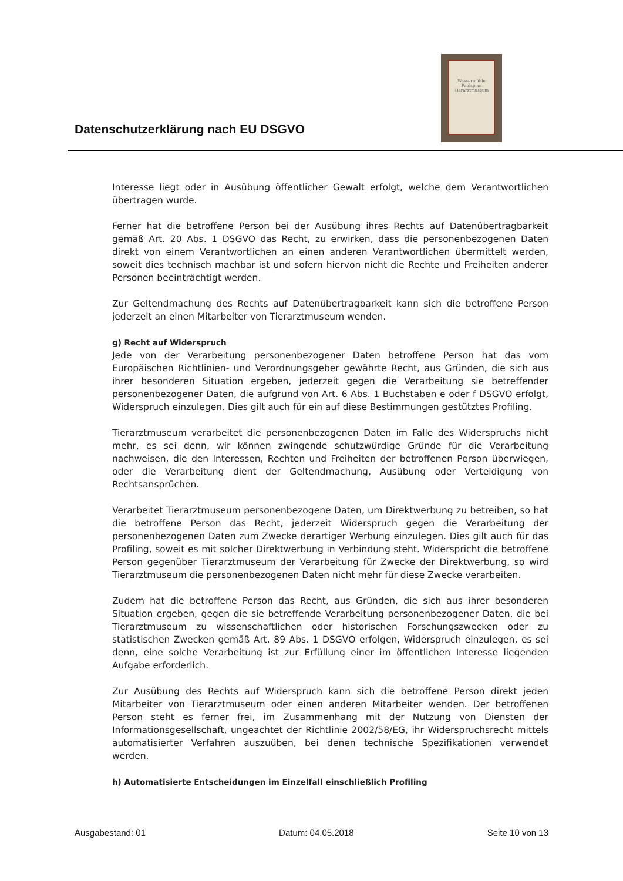Datenschutzerklärung nach EU DSGVO
Wassermühle Paulsplan Tierarztmuseum
Interesse liegt oder in Ausübung öffentlicher Gewalt erfolgt, welche dem Verantwortlichen übertragen wurde.
Ferner hat die betroffene Person bei der Ausübung ihres Rechts auf Datenübertragbarkeit gemäß Art. 20 Abs. 1 DSGVO das Recht, zu erwirken, dass die personenbezogenen Daten direkt von einem Verantwortlichen an einen anderen Verantwortlichen übermittelt werden, soweit dies technisch machbar ist und sofern hiervon nicht die Rechte und Freiheiten anderer Personen beeinträchtigt werden.
Zur Geltendmachung des Rechts auf Datenübertragbarkeit kann sich die betroffene Person jederzeit an einen Mitarbeiter von Tierarztmuseum wenden.
g) Recht auf Widerspruch
Jede von der Verarbeitung personenbezogener Daten betroffene Person hat das vom Europäischen Richtlinien- und Verordnungsgeber gewährte Recht, aus Gründen, die sich aus ihrer besonderen Situation ergeben, jederzeit gegen die Verarbeitung sie betreffender personenbezogener Daten, die aufgrund von Art. 6 Abs. 1 Buchstaben e oder f DSGVO erfolgt, Widerspruch einzulegen. Dies gilt auch für ein auf diese Bestimmungen gestütztes Profiling.
Tierarztmuseum verarbeitet die personenbezogenen Daten im Falle des Widerspruchs nicht mehr, es sei denn, wir können zwingende schutzwürdige Gründe für die Verarbeitung nachweisen, die den Interessen, Rechten und Freiheiten der betroffenen Person überwiegen, oder die Verarbeitung dient der Geltendmachung, Ausübung oder Verteidigung von Rechtsansprüchen.
Verarbeitet Tierarztmuseum personenbezogene Daten, um Direktwerbung zu betreiben, so hat die betroffene Person das Recht, jederzeit Widerspruch gegen die Verarbeitung der personenbezogenen Daten zum Zwecke derartiger Werbung einzulegen. Dies gilt auch für das Profiling, soweit es mit solcher Direktwerbung in Verbindung steht. Widerspricht die betroffene Person gegenüber Tierarztmuseum der Verarbeitung für Zwecke der Direktwerbung, so wird Tierarztmuseum die personenbezogenen Daten nicht mehr für diese Zwecke verarbeiten.
Zudem hat die betroffene Person das Recht, aus Gründen, die sich aus ihrer besonderen Situation ergeben, gegen die sie betreffende Verarbeitung personenbezogener Daten, die bei Tierarztmuseum zu wissenschaftlichen oder historischen Forschungszwecken oder zu statistischen Zwecken gemäß Art. 89 Abs. 1 DSGVO erfolgen, Widerspruch einzulegen, es sei denn, eine solche Verarbeitung ist zur Erfüllung einer im öffentlichen Interesse liegenden Aufgabe erforderlich.
Zur Ausübung des Rechts auf Widerspruch kann sich die betroffene Person direkt jeden Mitarbeiter von Tierarztmuseum oder einen anderen Mitarbeiter wenden. Der betroffenen Person steht es ferner frei, im Zusammenhang mit der Nutzung von Diensten der Informationsgesellschaft, ungeachtet der Richtlinie 2002/58/EG, ihr Widerspruchsrecht mittels automatisierter Verfahren auszuüben, bei denen technische Spezifikationen verwendet werden.
h) Automatisierte Entscheidungen im Einzelfall einschließlich Profiling
Ausgabestand: 01 Datum: 04.05.2018 Seite 10 von 13